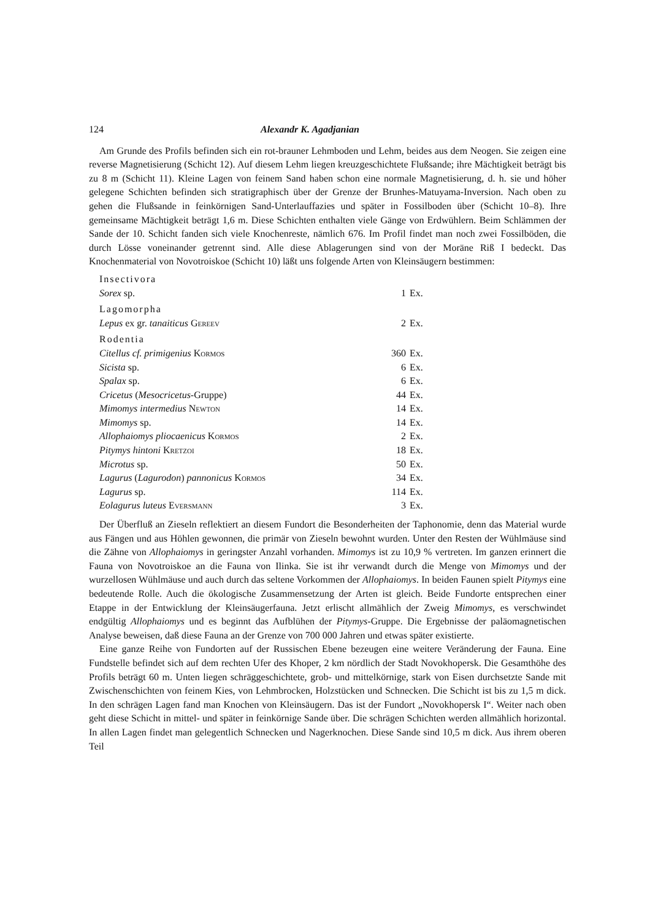124 Alexandr K. Agadjanian
Am Grunde des Profils befinden sich ein rot-brauner Lehmboden und Lehm, beides aus dem Neogen. Sie zeigen eine reverse Magnetisierung (Schicht 12). Auf diesem Lehm liegen kreuzgeschichtete Flußsande; ihre Mächtigkeit beträgt bis zu 8 m (Schicht 11). Kleine Lagen von feinem Sand haben schon eine normale Magnetisierung, d. h. sie und höher gelegene Schichten befinden sich stratigraphisch über der Grenze der Brunhes-Matuyama-Inversion. Nach oben zu gehen die Flußsande in feinkörnigen Sand-Unterlauffazies und später in Fossilboden über (Schicht 10–8). Ihre gemeinsame Mächtigkeit beträgt 1,6 m. Diese Schichten enthalten viele Gänge von Erdwühlern. Beim Schlämmen der Sande der 10. Schicht fanden sich viele Knochenreste, nämlich 676. Im Profil findet man noch zwei Fossilböden, die durch Lösse voneinander getrennt sind. Alle diese Ablagerungen sind von der Moräne Riß I bedeckt. Das Knochenmaterial von Novotroiskoe (Schicht 10) läßt uns folgende Arten von Kleinsäugern bestimmen:
| Insectivora | | |
| Sorex sp. | 1 | Ex. |
| Lagomorpha | | |
| Lepus ex gr. tanaiticus Gereev | 2 | Ex. |
| Rodentia | | |
| Citellus cf. primigenius Kormos | 360 | Ex. |
| Sicista sp. | 6 | Ex. |
| Spalax sp. | 6 | Ex. |
| Cricetus ( Mesocricetus -Gruppe) | 44 | Ex. |
| Mimomys intermedius Newton | 14 | Ex. |
| Mimomys sp. | 14 | Ex. |
| Allophaiomys pliocaenicus Kormos | 2 | Ex. |
| Pitymys hintoni Kretzoi | 18 | Ex. |
| Microtus sp. | 50 | Ex. |
| Lagurus ( Lagurodon ) pannonicus Kormos | 34 | Ex. |
| Lagurus sp. | 114 | Ex. |
| Eolagurus luteus Eversmann | 3 | Ex. |
Der Überfluß an Zieseln reflektiert an diesem Fundort die Besonderheiten der Taphonomie, denn das Material wurde aus Fängen und aus Höhlen gewonnen, die primär von Zieseln bewohnt wurden. Unter den Resten der Wühlmäuse sind die Zähne von Allophaiomys in geringster Anzahl vorhanden. Mimomys ist zu 10,9 % vertreten. Im ganzen erinnert die Fauna von Novotroiskoe an die Fauna von Ilinka. Sie ist ihr verwandt durch die Menge von Mimomys und der wurzellosen Wühlmäuse und auch durch das seltene Vorkommen der Allophaiomys. In beiden Faunen spielt Pitymys eine bedeutende Rolle. Auch die ökologische Zusammensetzung der Arten ist gleich. Beide Fundorte entsprechen einer Etappe in der Entwicklung der Kleinsäugerfauna. Jetzt erlischt allmählich der Zweig Mimomys, es verschwindet endgültig Allophaiomys und es beginnt das Aufblühen der Pitymys-Gruppe. Die Ergebnisse der paläomagnetischen Analyse beweisen, daß diese Fauna an der Grenze von 700 000 Jahren und etwas später existierte.
Eine ganze Reihe von Fundorten auf der Russischen Ebene bezeugen eine weitere Veränderung der Fauna. Eine Fundstelle befindet sich auf dem rechten Ufer des Khoper, 2 km nördlich der Stadt Novokhopersk. Die Gesamthöhe des Profils beträgt 60 m. Unten liegen schräggeschichtete, grob- und mittelkörnige, stark von Eisen durchsetzte Sande mit Zwischenschichten von feinem Kies, von Lehmbrocken, Holzstücken und Schnecken. Die Schicht ist bis zu 1,5 m dick. In den schrägen Lagen fand man Knochen von Kleinsäugern. Das ist der Fundort „Novokhopersk I“. Weiter nach oben geht diese Schicht in mittel- und später in feinkörnige Sande über. Die schrägen Schichten werden allmählich horizontal. In allen Lagen findet man gelegentlich Schnecken und Nagerknochen. Diese Sande sind 10,5 m dick. Aus ihrem oberen Teil